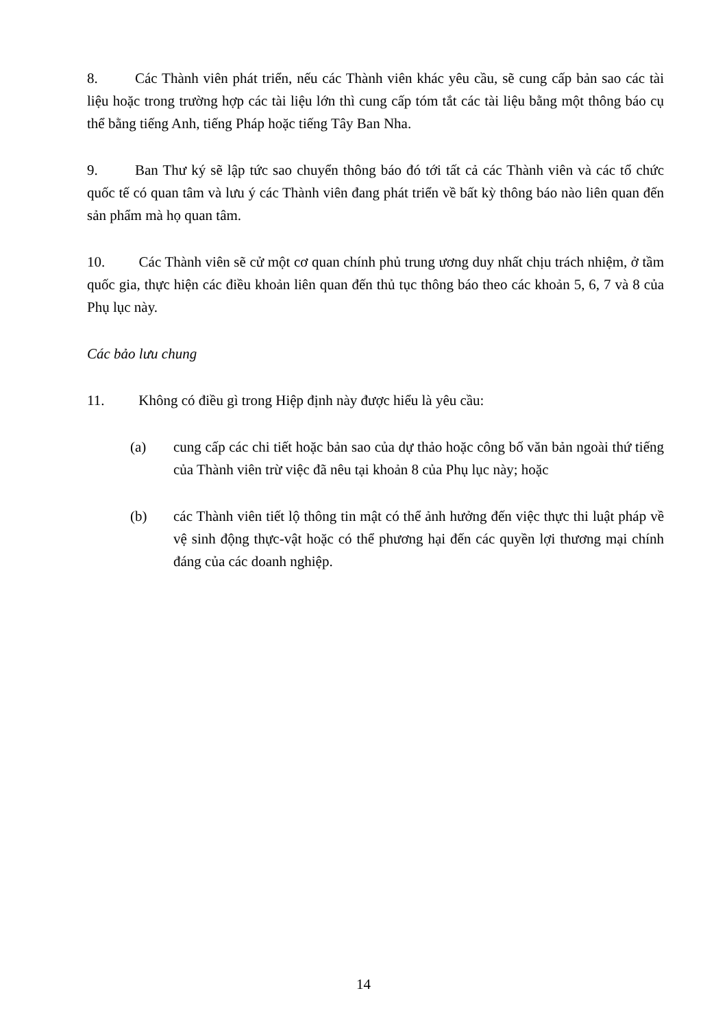8. Các Thành viên phát triển, nếu các Thành viên khác yêu cầu, sẽ cung cấp bản sao các tài liệu hoặc trong trường hợp các tài liệu lớn thì cung cấp tóm tắt các tài liệu bằng một thông báo cụ thể bằng tiếng Anh, tiếng Pháp hoặc tiếng Tây Ban Nha.
9. Ban Thư ký sẽ lập tức sao chuyển thông báo đó tới tất cả các Thành viên và các tổ chức quốc tế có quan tâm và lưu ý các Thành viên đang phát triển về bất kỳ thông báo nào liên quan đến sản phẩm mà họ quan tâm.
10. Các Thành viên sẽ cử một cơ quan chính phủ trung ương duy nhất chịu trách nhiệm, ở tầm quốc gia, thực hiện các điều khoản liên quan đến thủ tục thông báo theo các khoản 5, 6, 7 và 8 của Phụ lục này.
Các bảo lưu chung
11. Không có điều gì trong Hiệp định này được hiểu là yêu cầu:
(a) cung cấp các chi tiết hoặc bản sao của dự thảo hoặc công bố văn bản ngoài thứ tiếng của Thành viên trừ việc đã nêu tại khoản 8 của Phụ lục này; hoặc
(b) các Thành viên tiết lộ thông tin mật có thể ảnh hưởng đến việc thực thi luật pháp về vệ sinh động thực-vật hoặc có thể phương hại đến các quyền lợi thương mại chính đáng của các doanh nghiệp.
14